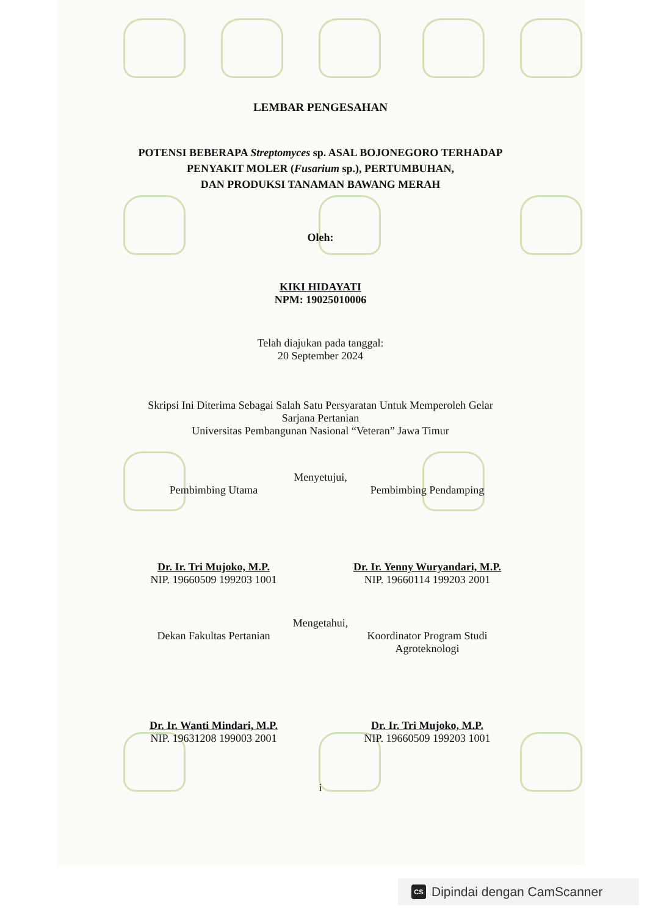LEMBAR PENGESAHAN
POTENSI BEBERAPA Streptomyces sp. ASAL BOJONEGORO TERHADAP
PENYAKIT MOLER (Fusarium sp.), PERTUMBUHAN,
DAN PRODUKSI TANAMAN BAWANG MERAH
Oleh:
KIKI HIDAYATI
NPM: 19025010006
Telah diajukan pada tanggal:
20 September 2024
Skripsi Ini Diterima Sebagai Salah Satu Persyaratan Untuk Memperoleh Gelar
Sarjana Pertanian
Universitas Pembangunan Nasional “Veteran” Jawa Timur
Menyetujui,
Pembimbing Utama
Dr. Ir. Tri Mujoko, M.P.
NIP. 19660509 199203 1001
Pembimbing Pendamping
Dr. Ir. Yenny Wuryandari, M.P.
NIP. 19660114 199203 2001
Mengetahui,
Dekan Fakultas Pertanian
Dr. Ir. Wanti Mindari, M.P.
NIP. 19631208 199003 2001
Koordinator Program Studi
Agroteknologi
Dr. Ir. Tri Mujoko, M.P.
NIP. 19660509 199203 1001
i
CS Dipindai dengan CamScanner